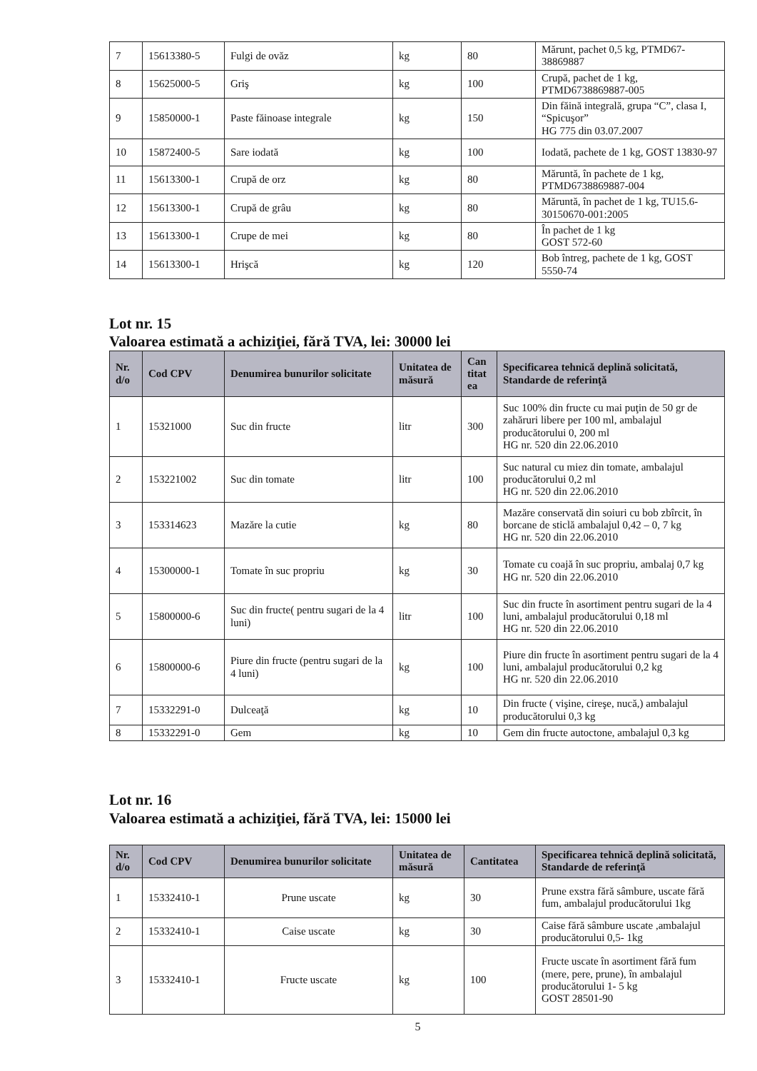| 7 | 15613380-5 | Fulgi de ovăz | kg | 80 | Mărunt, pachet 0,5 kg, PTMD67-38869887 |
| 8 | 15625000-5 | Griş | kg | 100 | Crupă, pachet de 1 kg, PTMD6738869887-005 |
| 9 | 15850000-1 | Paste făinoase integrale | kg | 150 | Din făină integrală, grupa “C”, clasa I, “Spicuşor” HG 775 din 03.07.2007 |
| 10 | 15872400-5 | Sare iodată | kg | 100 | Iodată, pachete de 1 kg, GOST 13830-97 |
| 11 | 15613300-1 | Crupă de orz | kg | 80 | Măruntă, în pachete de 1 kg, PTMD6738869887-004 |
| 12 | 15613300-1 | Crupă de grâu | kg | 80 | Măruntă, în pachet de 1 kg, TU15.6-30150670-001:2005 |
| 13 | 15613300-1 | Crupe de mei | kg | 80 | În pachet de 1 kg GOST 572-60 |
| 14 | 15613300-1 | Hrişcă | kg | 120 | Bob întreg, pachete de 1 kg, GOST 5550-74 |
Lot nr. 15
Valoarea estimată a achiziţiei, fără TVA, lei: 30000 lei
| Nr. d/o | Cod CPV | Denumirea bunurilor solicitate | Unitatea de măsură | Can titat ea | Specificarea tehnică deplină solicitată, Standarde de referinţă |
| --- | --- | --- | --- | --- | --- |
| 1 | 15321000 | Suc din fructe | litr | 300 | Suc 100% din fructe cu mai puţin de 50 gr de zahăruri libere per 100 ml, ambalajul producătorului 0, 200 ml HG nr. 520 din 22.06.2010 |
| 2 | 153221002 | Suc din tomate | litr | 100 | Suc natural cu miez din tomate, ambalajul producătorului 0,2 ml HG nr. 520 din 22.06.2010 |
| 3 | 153314623 | Mazăre la cutie | kg | 80 | Mazăre conservată din soiuri cu bob zbîrcit, în borcane de sticlă ambalajul 0,42 – 0, 7 kg HG nr. 520 din 22.06.2010 |
| 4 | 15300000-1 | Tomate în suc propriu | kg | 30 | Tomate cu coajă în suc propriu, ambalaj 0,7 kg HG nr. 520 din 22.06.2010 |
| 5 | 15800000-6 | Suc din fructe( pentru sugari de la 4 luni) | litr | 100 | Suc din fructe în asortiment pentru sugari de la 4 luni, ambalajul producătorului 0,18 ml HG nr. 520 din 22.06.2010 |
| 6 | 15800000-6 | Piure din fructe (pentru sugari de la 4 luni) | kg | 100 | Piure din fructe în asortiment pentru sugari de la 4 luni, ambalajul producătorului 0,2 kg HG nr. 520 din 22.06.2010 |
| 7 | 15332291-0 | Dulceaţă | kg | 10 | Din fructe ( vişine, cireşe, nucă,) ambalajul producătorului 0,3 kg |
| 8 | 15332291-0 | Gem | kg | 10 | Gem din fructe autoctone, ambalajul 0,3 kg |
Lot nr. 16
Valoarea estimată a achiziţiei, fără TVA, lei: 15000 lei
| Nr. d/o | Cod CPV | Denumirea bunurilor solicitate | Unitatea de măsură | Cantitatea | Specificarea tehnică deplină solicitată, Standarde de referinţă |
| --- | --- | --- | --- | --- | --- |
| 1 | 15332410-1 | Prune uscate | kg | 30 | Prune exstra fără sâmbure, uscate fără fum, ambalajul producătorului 1kg |
| 2 | 15332410-1 | Caise uscate | kg | 30 | Caise fără sâmbure uscate ,ambalajul producătorului 0,5- 1kg |
| 3 | 15332410-1 | Fructe uscate | kg | 100 | Fructe uscate în asortiment fără fum (mere, pere, prune), în ambalajul producătorului 1- 5 kg GOST 28501-90 |
5